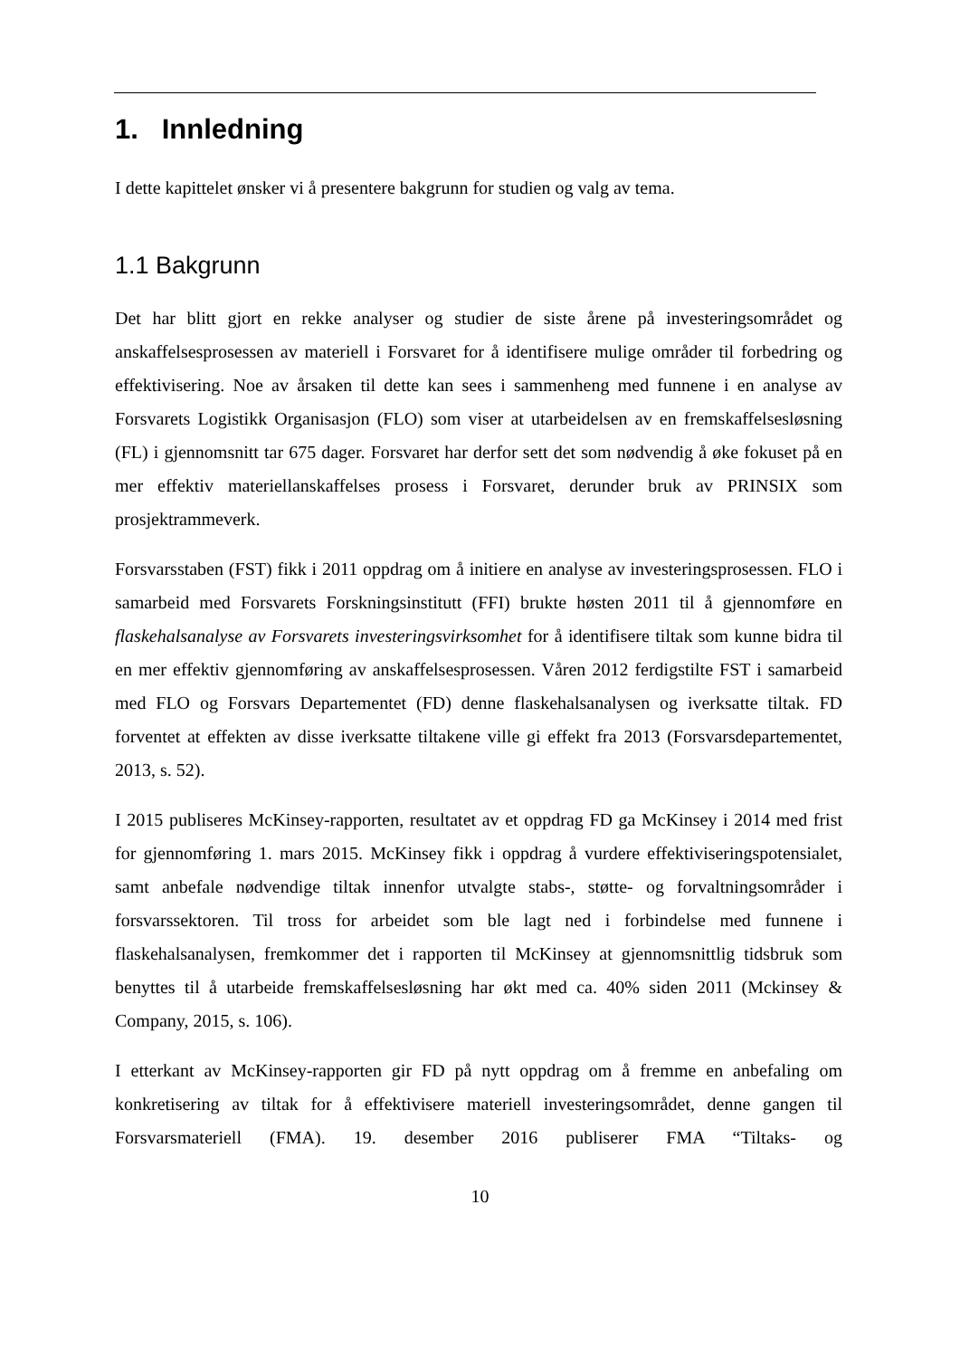1. Innledning
I dette kapittelet ønsker vi å presentere bakgrunn for studien og valg av tema.
1.1 Bakgrunn
Det har blitt gjort en rekke analyser og studier de siste årene på investeringsområdet og anskaffelsesprosessen av materiell i Forsvaret for å identifisere mulige områder til forbedring og effektivisering. Noe av årsaken til dette kan sees i sammenheng med funnene i en analyse av Forsvarets Logistikk Organisasjon (FLO) som viser at utarbeidelsen av en fremskaffelsesløsning (FL) i gjennomsnitt tar 675 dager. Forsvaret har derfor sett det som nødvendig å øke fokuset på en mer effektiv materiellanskaffelses prosess i Forsvaret, derunder bruk av PRINSIX som prosjektrammeverk.
Forsvarsstaben (FST) fikk i 2011 oppdrag om å initiere en analyse av investeringsprosessen. FLO i samarbeid med Forsvarets Forskningsinstitutt (FFI) brukte høsten 2011 til å gjennomføre en flaskehalsanalyse av Forsvarets investeringsvirksomhet for å identifisere tiltak som kunne bidra til en mer effektiv gjennomføring av anskaffelsesprosessen. Våren 2012 ferdigstilte FST i samarbeid med FLO og Forsvars Departementet (FD) denne flaskehalsanalysen og iverksatte tiltak. FD forventet at effekten av disse iverksatte tiltakene ville gi effekt fra 2013 (Forsvarsdepartementet, 2013, s. 52).
I 2015 publiseres McKinsey-rapporten, resultatet av et oppdrag FD ga McKinsey i 2014 med frist for gjennomføring 1. mars 2015. McKinsey fikk i oppdrag å vurdere effektiviseringspotensialet, samt anbefale nødvendige tiltak innenfor utvalgte stabs-, støtte- og forvaltningsområder i forsvarssektoren. Til tross for arbeidet som ble lagt ned i forbindelse med funnene i flaskehalsanalysen, fremkommer det i rapporten til McKinsey at gjennomsnittlig tidsbruk som benyttes til å utarbeide fremskaffelsesløsning har økt med ca. 40% siden 2011 (Mckinsey & Company, 2015, s. 106).
I etterkant av McKinsey-rapporten gir FD på nytt oppdrag om å fremme en anbefaling om konkretisering av tiltak for å effektivisere materiell investeringsområdet, denne gangen til Forsvarsmateriell (FMA). 19. desember 2016 publiserer FMA “Tiltaks- og
10